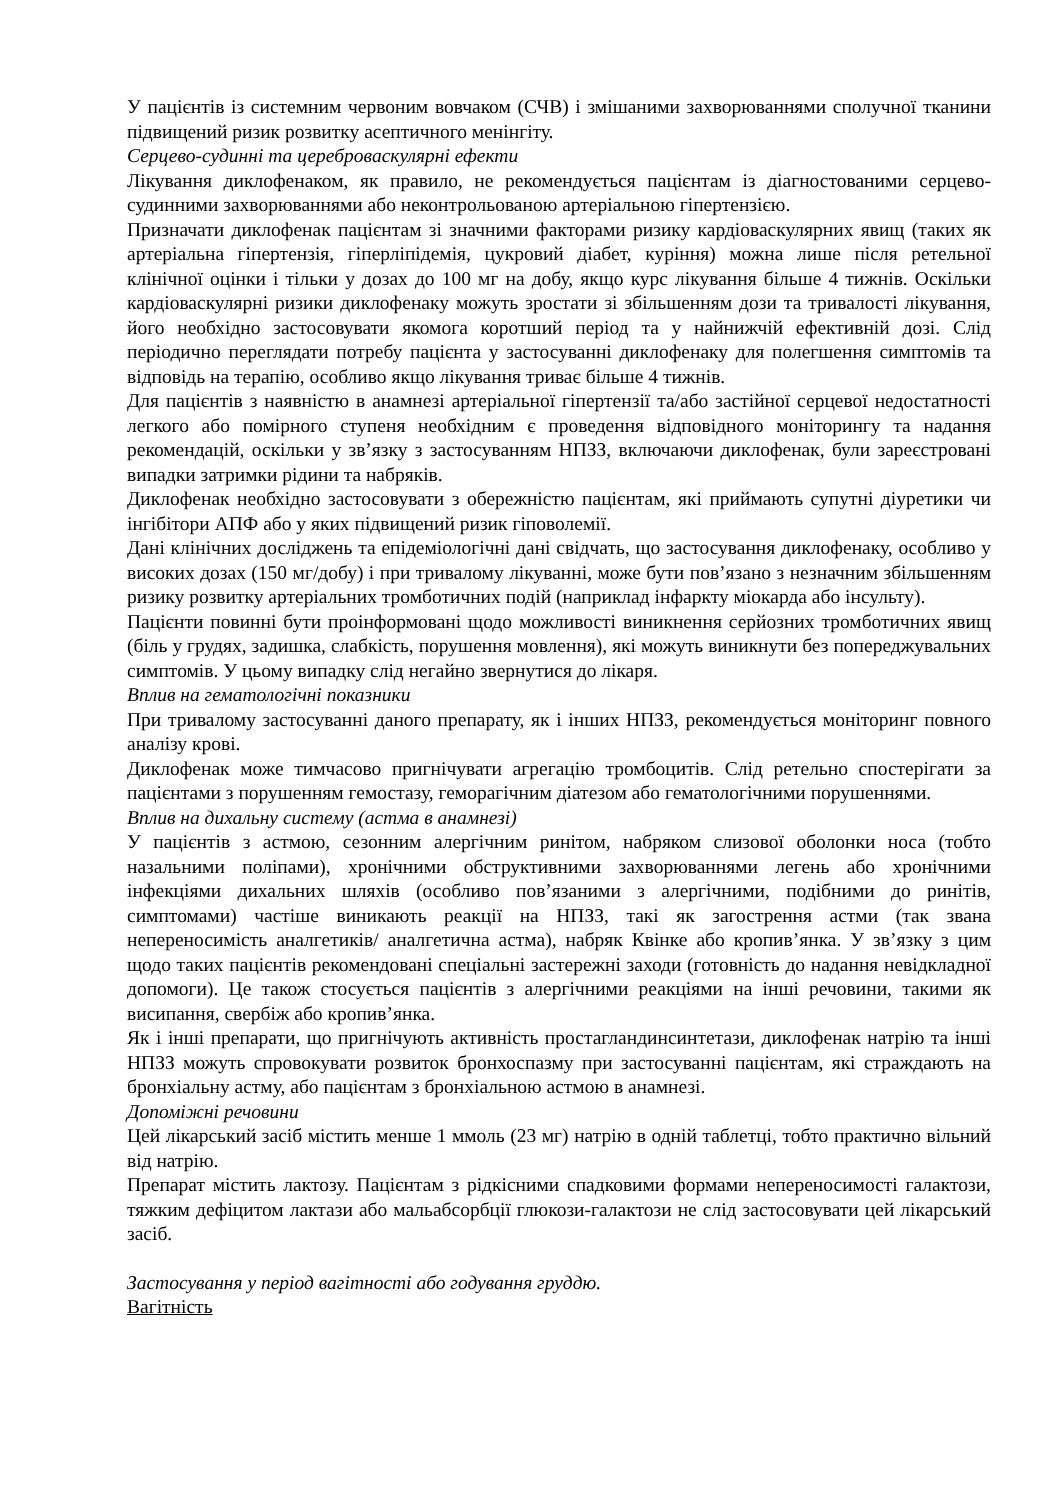У пацієнтів із системним червоним вовчаком (СЧВ) і змішаними захворюваннями сполучної тканини підвищений ризик розвитку асептичного менінгіту.
Серцево-судинні та цереброваскулярні ефекти
Лікування диклофенаком, як правило, не рекомендується пацієнтам із діагностованими серцево-судинними захворюваннями або неконтрольованою артеріальною гіпертензією.
Призначати диклофенак пацієнтам зі значними факторами ризику кардіоваскулярних явищ (таких як артеріальна гіпертензія, гіперліпідемія, цукровий діабет, куріння) можна лише після ретельної клінічної оцінки і тільки у дозах до 100 мг на добу, якщо курс лікування більше 4 тижнів. Оскільки кардіоваскулярні ризики диклофенаку можуть зростати зі збільшенням дози та тривалості лікування, його необхідно застосовувати якомога коротший період та у найнижчій ефективній дозі. Слід періодично переглядати потребу пацієнта у застосуванні диклофенаку для полегшення симптомів та відповідь на терапію, особливо якщо лікування триває більше 4 тижнів.
Для пацієнтів з наявністю в анамнезі артеріальної гіпертензії та/або застійної серцевої недостатності легкого або помірного ступеня необхідним є проведення відповідного моніторингу та надання рекомендацій, оскільки у зв’язку з застосуванням НПЗЗ, включаючи диклофенак, були зареєстровані випадки затримки рідини та набряків.
Диклофенак необхідно застосовувати з обережністю пацієнтам, які приймають супутні діуретики чи інгібітори АПФ або у яких підвищений ризик гіповолемії.
Дані клінічних досліджень та епідеміологічні дані свідчать, що застосування диклофенаку, особливо у високих дозах (150 мг/добу) і при тривалому лікуванні, може бути пов’язано з незначним збільшенням ризику розвитку артеріальних тромботичних подій (наприклад інфаркту міокарда або інсульту).
Пацієнти повинні бути проінформовані щодо можливості виникнення серйозних тромботичних явищ (біль у грудях, задишка, слабкість, порушення мовлення), які можуть виникнути без попереджувальних симптомів. У цьому випадку слід негайно звернутися до лікаря.
Вплив на гематологічні показники
При тривалому застосуванні даного препарату, як і інших НПЗЗ, рекомендується моніторинг повного аналізу крові.
Диклофенак може тимчасово пригнічувати агрегацію тромбоцитів. Слід ретельно спостерігати за пацієнтами з порушенням гемостазу, геморагічним діатезом або гематологічними порушеннями.
Вплив на дихальну систему (астма в анамнезі)
У пацієнтів з астмою, сезонним алергічним ринітом, набряком слизової оболонки носа (тобто назальними поліпами), хронічними обструктивними захворюваннями легень або хронічними інфекціями дихальних шляхів (особливо пов’язаними з алергічними, подібними до ринітів, симптомами) частіше виникають реакції на НПЗЗ, такі як загострення астми (так звана непереносимість аналгетиків/ аналгетична астма), набряк Квінке або кропив’янка. У зв’язку з цим щодо таких пацієнтів рекомендовані спеціальні застережні заходи (готовність до надання невідкладної допомоги). Це також стосується пацієнтів з алергічними реакціями на інші речовини, такими як висипання, свербіж або кропив’янка.
Як і інші препарати, що пригнічують активність простагландинсинтетази, диклофенак натрію та інші НПЗЗ можуть спровокувати розвиток бронхоспазму при застосуванні пацієнтам, які страждають на бронхіальну астму, або пацієнтам з бронхіальною астмою в анамнезі.
Допоміжні речовини
Цей лікарський засіб містить менше 1 ммоль (23 мг) натрію в одній таблетці, тобто практично вільний від натрію.
Препарат містить лактозу. Пацієнтам з рідкісними спадковими формами непереносимості галактози, тяжким дефіцитом лактази або мальабсорбції глюкози-галактози не слід застосовувати цей лікарський засіб.
Застосування у період вагітності або годування груддю.
Вагітність